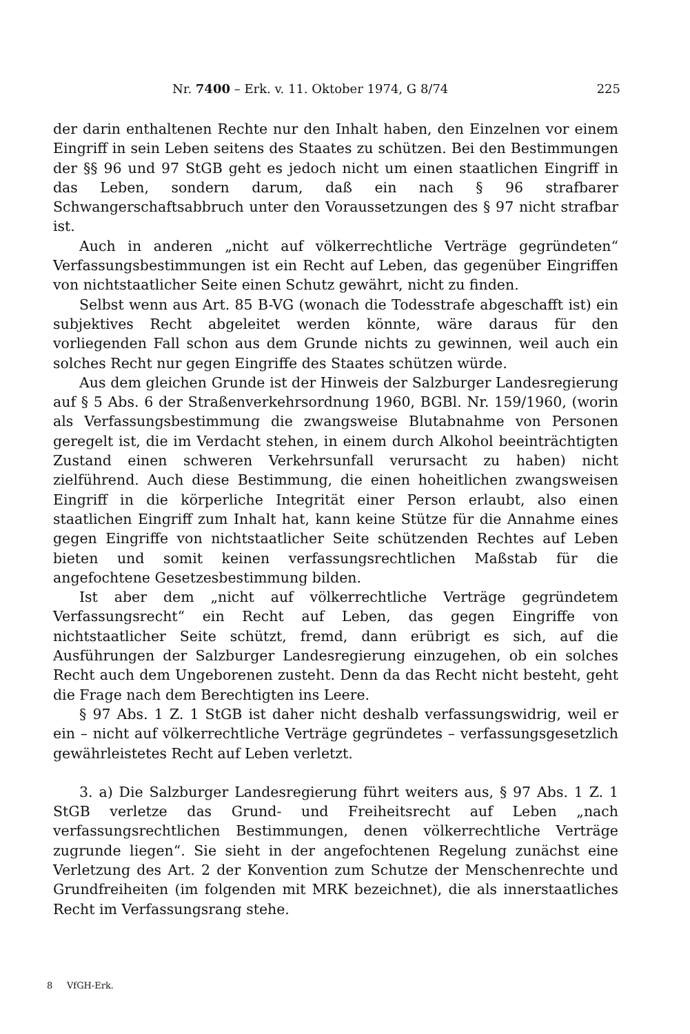Nr. 7400 – Erk. v. 11. Oktober 1974, G 8/74 225
der darin enthaltenen Rechte nur den Inhalt haben, den Einzelnen vor einem Eingriff in sein Leben seitens des Staates zu schützen. Bei den Bestimmungen der §§ 96 und 97 StGB geht es jedoch nicht um einen staatlichen Eingriff in das Leben, sondern darum, daß ein nach § 96 strafbarer Schwangerschaftsabbruch unter den Voraussetzungen des § 97 nicht strafbar ist.
Auch in anderen „nicht auf völkerrechtliche Verträge gegründeten“ Verfassungsbestimmungen ist ein Recht auf Leben, das gegenüber Eingriffen von nichtstaatlicher Seite einen Schutz gewährt, nicht zu finden.
Selbst wenn aus Art. 85 B-VG (wonach die Todesstrafe abgeschafft ist) ein subjektives Recht abgeleitet werden könnte, wäre daraus für den vorliegenden Fall schon aus dem Grunde nichts zu gewinnen, weil auch ein solches Recht nur gegen Eingriffe des Staates schützen würde.
Aus dem gleichen Grunde ist der Hinweis der Salzburger Landesregierung auf § 5 Abs. 6 der Straßenverkehrsordnung 1960, BGBl. Nr. 159/1960, (worin als Verfassungsbestimmung die zwangsweise Blutabnahme von Personen geregelt ist, die im Verdacht stehen, in einem durch Alkohol beeinträchtigten Zustand einen schweren Verkehrsunfall verursacht zu haben) nicht zielführend. Auch diese Bestimmung, die einen hoheitlichen zwangsweisen Eingriff in die körperliche Integrität einer Person erlaubt, also einen staatlichen Eingriff zum Inhalt hat, kann keine Stütze für die Annahme eines gegen Eingriffe von nichtstaatlicher Seite schützenden Rechtes auf Leben bieten und somit keinen verfassungsrechtlichen Maßstab für die angefochtene Gesetzesbestimmung bilden.
Ist aber dem „nicht auf völkerrechtliche Verträge gegründetem Verfassungsrecht“ ein Recht auf Leben, das gegen Eingriffe von nichtstaatlicher Seite schützt, fremd, dann erübrigt es sich, auf die Ausführungen der Salzburger Landesregierung einzugehen, ob ein solches Recht auch dem Ungeborenen zusteht. Denn da das Recht nicht besteht, geht die Frage nach dem Berechtigten ins Leere.
§ 97 Abs. 1 Z. 1 StGB ist daher nicht deshalb verfassungswidrig, weil er ein – nicht auf völkerrechtliche Verträge gegründetes – verfassungsgesetzlich gewährleistetes Recht auf Leben verletzt.
3. a) Die Salzburger Landesregierung führt weiters aus, § 97 Abs. 1 Z. 1 StGB verletze das Grund- und Freiheitsrecht auf Leben „nach verfassungsrechtlichen Bestimmungen, denen völkerrechtliche Verträge zugrunde liegen“. Sie sieht in der angefochtenen Regelung zunächst eine Verletzung des Art. 2 der Konvention zum Schutze der Menschenrechte und Grundfreiheiten (im folgenden mit MRK bezeichnet), die als innerstaatliches Recht im Verfassungsrang stehe.
8 VfGH-Erk.